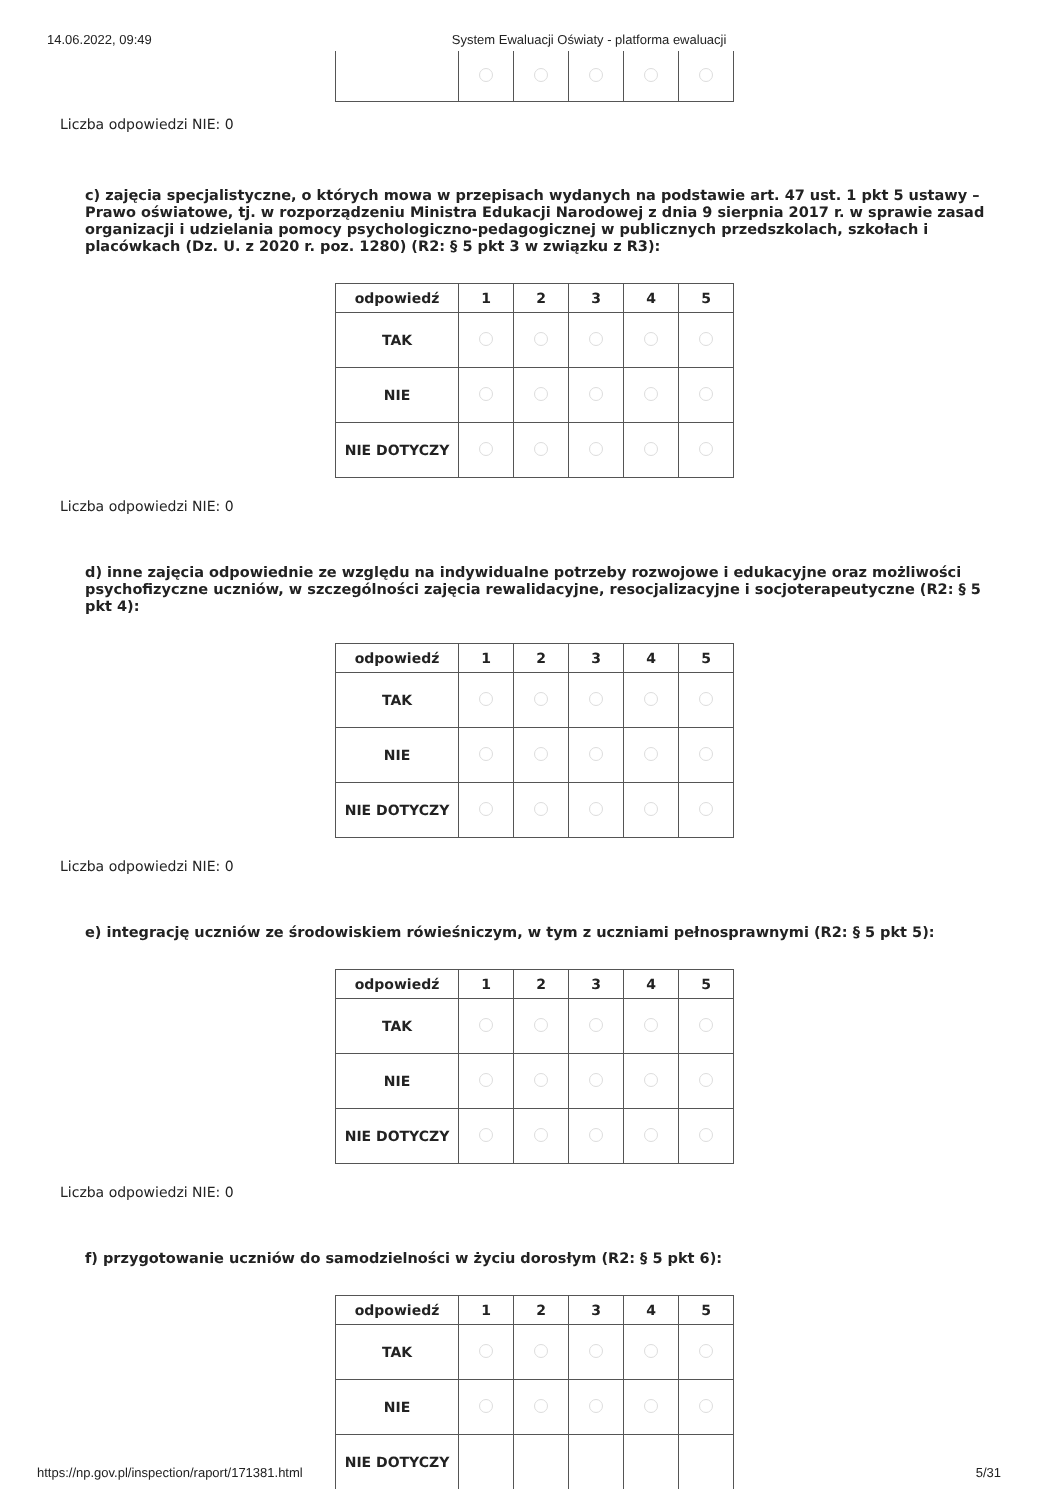14.06.2022, 09:49 System Ewaluacji Oświaty - platforma ewaluacji
Liczba odpowiedzi NIE: 0
c) zajęcia specjalistyczne, o których mowa w przepisach wydanych na podstawie art. 47 ust. 1 pkt 5 ustawy – Prawo oświatowe, tj. w rozporządzeniu Ministra Edukacji Narodowej z dnia 9 sierpnia 2017 r. w sprawie zasad organizacji i udzielania pomocy psychologiczno-pedagogicznej w publicznych przedszkolach, szkołach i placówkach (Dz. U. z 2020 r. poz. 1280) (R2: § 5 pkt 3 w związku z R3):
| odpowiedź | 1 | 2 | 3 | 4 | 5 |
| --- | --- | --- | --- | --- | --- |
| TAK | | | | | |
| NIE | | | | | |
| NIE DOTYCZY | | | | | |
Liczba odpowiedzi NIE: 0
d) inne zajęcia odpowiednie ze względu na indywidualne potrzeby rozwojowe i edukacyjne oraz możliwości psychofizyczne uczniów, w szczególności zajęcia rewalidacyjne, resocjalizacyjne i socjoterapeutyczne (R2: § 5 pkt 4):
| odpowiedź | 1 | 2 | 3 | 4 | 5 |
| --- | --- | --- | --- | --- | --- |
| TAK | | | | | |
| NIE | | | | | |
| NIE DOTYCZY | | | | | |
Liczba odpowiedzi NIE: 0
e) integrację uczniów ze środowiskiem rówieśniczym, w tym z uczniami pełnosprawnymi (R2: § 5 pkt 5):
| odpowiedź | 1 | 2 | 3 | 4 | 5 |
| --- | --- | --- | --- | --- | --- |
| TAK | | | | | |
| NIE | | | | | |
| NIE DOTYCZY | | | | | |
Liczba odpowiedzi NIE: 0
f) przygotowanie uczniów do samodzielności w życiu dorosłym (R2: § 5 pkt 6):
| odpowiedź | 1 | 2 | 3 | 4 | 5 |
| --- | --- | --- | --- | --- | --- |
| TAK | | | | | |
| NIE | | | | | |
| NIE DOTYCZY | | | | | |
https://np.gov.pl/inspection/raport/171381.html 5/31